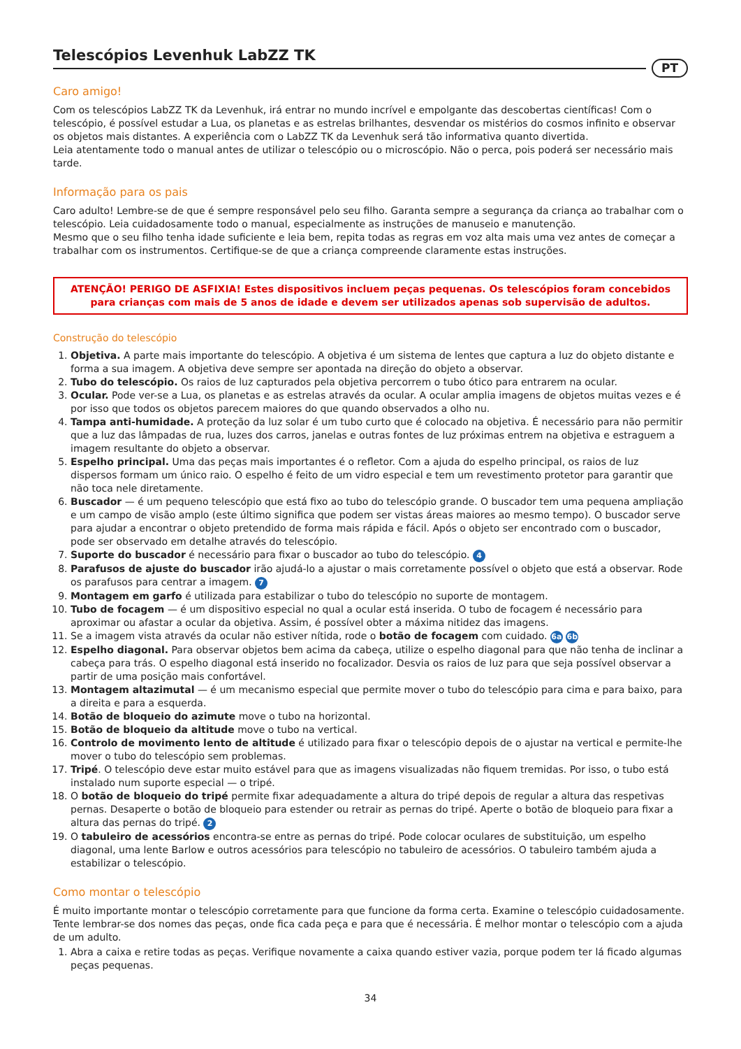Telescópios Levenhuk LabZZ TK
PT
Caro amigo!
Com os telescópios LabZZ TK da Levenhuk, irá entrar no mundo incrível e empolgante das descobertas científicas! Com o telescópio, é possível estudar a Lua, os planetas e as estrelas brilhantes, desvendar os mistérios do cosmos infinito e observar os objetos mais distantes. A experiência com o LabZZ TK da Levenhuk será tão informativa quanto divertida.
Leia atentamente todo o manual antes de utilizar o telescópio ou o microscópio. Não o perca, pois poderá ser necessário mais tarde.
Informação para os pais
Caro adulto! Lembre-se de que é sempre responsável pelo seu filho. Garanta sempre a segurança da criança ao trabalhar com o telescópio. Leia cuidadosamente todo o manual, especialmente as instruções de manuseio e manutenção.
Mesmo que o seu filho tenha idade suficiente e leia bem, repita todas as regras em voz alta mais uma vez antes de começar a trabalhar com os instrumentos. Certifique-se de que a criança compreende claramente estas instruções.
ATENÇÃO! PERIGO DE ASFIXIA! Estes dispositivos incluem peças pequenas. Os telescópios foram concebidos
para crianças com mais de 5 anos de idade e devem ser utilizados apenas sob supervisão de adultos.
Construção do telescópio
1. Objetiva. A parte mais importante do telescópio. A objetiva é um sistema de lentes que captura a luz do objeto distante e forma a sua imagem. A objetiva deve sempre ser apontada na direção do objeto a observar.
2. Tubo do telescópio. Os raios de luz capturados pela objetiva percorrem o tubo ótico para entrarem na ocular.
3. Ocular. Pode ver-se a Lua, os planetas e as estrelas através da ocular. A ocular amplia imagens de objetos muitas vezes e é por isso que todos os objetos parecem maiores do que quando observados a olho nu.
4. Tampa anti-humidade. A proteção da luz solar é um tubo curto que é colocado na objetiva. É necessário para não permitir que a luz das lâmpadas de rua, luzes dos carros, janelas e outras fontes de luz próximas entrem na objetiva e estraguem a imagem resultante do objeto a observar.
5. Espelho principal. Uma das peças mais importantes é o refletor. Com a ajuda do espelho principal, os raios de luz dispersos formam um único raio. O espelho é feito de um vidro especial e tem um revestimento protetor para garantir que não toca nele diretamente.
6. Buscador — é um pequeno telescópio que está fixo ao tubo do telescópio grande. O buscador tem uma pequena ampliação e um campo de visão amplo (este último significa que podem ser vistas áreas maiores ao mesmo tempo). O buscador serve para ajudar a encontrar o objeto pretendido de forma mais rápida e fácil. Após o objeto ser encontrado com o buscador, pode ser observado em detalhe através do telescópio.
7. Suporte do buscador é necessário para fixar o buscador ao tubo do telescópio. 4
8. Parafusos de ajuste do buscador irão ajudá-lo a ajustar o mais corretamente possível o objeto que está a observar. Rode os parafusos para centrar a imagem. 7
9. Montagem em garfo é utilizada para estabilizar o tubo do telescópio no suporte de montagem.
10. Tubo de focagem — é um dispositivo especial no qual a ocular está inserida. O tubo de focagem é necessário para aproximar ou afastar a ocular da objetiva. Assim, é possível obter a máxima nitidez das imagens.
11. Se a imagem vista através da ocular não estiver nítida, rode o botão de focagem com cuidado. 6a 6b
12. Espelho diagonal. Para observar objetos bem acima da cabeça, utilize o espelho diagonal para que não tenha de inclinar a cabeça para trás. O espelho diagonal está inserido no focalizador. Desvia os raios de luz para que seja possível observar a partir de uma posição mais confortável.
13. Montagem altazimutal — é um mecanismo especial que permite mover o tubo do telescópio para cima e para baixo, para a direita e para a esquerda.
14. Botão de bloqueio do azimute move o tubo na horizontal.
15. Botão de bloqueio da altitude move o tubo na vertical.
16. Controlo de movimento lento de altitude é utilizado para fixar o telescópio depois de o ajustar na vertical e permite-lhe mover o tubo do telescópio sem problemas.
17. Tripé. O telescópio deve estar muito estável para que as imagens visualizadas não fiquem tremidas. Por isso, o tubo está instalado num suporte especial — o tripé.
18. O botão de bloqueio do tripé permite fixar adequadamente a altura do tripé depois de regular a altura das respetivas pernas. Desaperte o botão de bloqueio para estender ou retrair as pernas do tripé. Aperte o botão de bloqueio para fixar a altura das pernas do tripé. 2
19. O tabuleiro de acessórios encontra-se entre as pernas do tripé. Pode colocar oculares de substituição, um espelho diagonal, uma lente Barlow e outros acessórios para telescópio no tabuleiro de acessórios. O tabuleiro também ajuda a estabilizar o telescópio.
Como montar o telescópio
É muito importante montar o telescópio corretamente para que funcione da forma certa. Examine o telescópio cuidadosamente. Tente lembrar-se dos nomes das peças, onde fica cada peça e para que é necessária. É melhor montar o telescópio com a ajuda de um adulto.
1. Abra a caixa e retire todas as peças. Verifique novamente a caixa quando estiver vazia, porque podem ter lá ficado algumas peças pequenas.
34